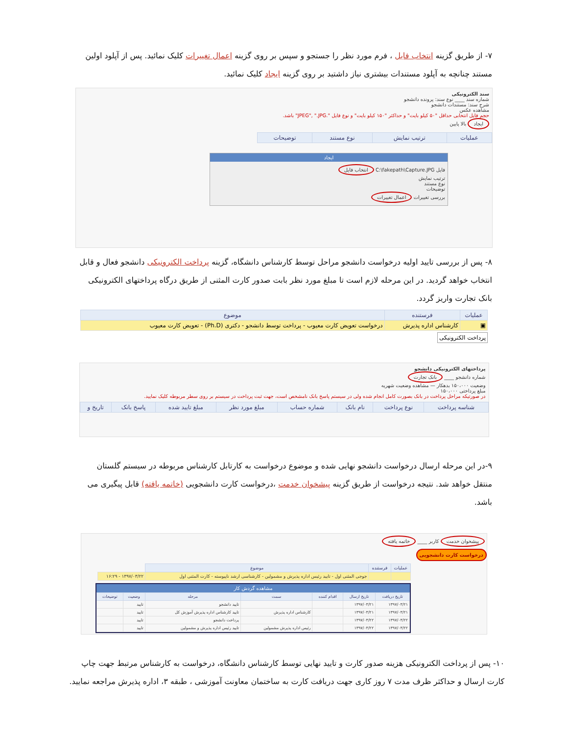۷- از طریق گزینه انتخاب فایل ، فرم مورد نظر را جستجو و سپس بر روی گزینه اعمال تغییرات کلیک نمائید. پس از آپلود اولین مستند چنانچه به آپلود مستندات بیشتری نیاز داشتید بر روی گزینه ایجاد کلیک نمائید.
سند الکترونیکی
شماره سند ____ نوع سند: پرونده دانشجو
شرح سند: مستندات دانشجو
مشاهده عکس
حجم فایل انتخابی حداقل "۵۰ کیلو بایت" و حداکثر "۱۵۰ کیلو بایت" و نوع فایل ".JPEG", ".JPG" باشد.
ایجاد بالا پایین
| عملیات | ترتیب نمایش | نوع مستند | توضیحات |
| --- | --- | --- | --- |
ایجاد
فایل C:\fakepath\Capture.JPG انتخاب فایل
ترتیب نمایش
نوع مستند
توضیحات
بررسی تغییرات اعمال تغییرات
۸- پس از بررسی تایید اولیه درخواست دانشجو مراحل توسط کارشناس دانشگاه، گزینه پرداخت الکترونیکی دانشجو فعال و قابل انتخاب خواهد گردید. در این مرحله لازم است تا مبلغ مورد نظر بابت صدور کارت المثنی از طریق درگاه پرداختهای الکترونیکی بانک تجارت واریز گردد.
| عملیات | فرستنده | موضوع |
| --- | --- | --- |
| ▣ | کارشناس اداره پذیرش | درخواست تعویض کارت معیوب - پرداخت توسط دانشجو - دکتری (Ph.D) - تعویض کارت معیوب |
پرداخت الکترونیکی
پرداختهای الکترونیکی دانشجو
شماره دانشجو ____ بانک تجارت
وضعیت ۱۵۰،۰۰۰ بدهکار — مشاهده وضعیت شهریه
مبلغ پرداختی ۱۵۰،۰۰۰
در صورتیکه مراحل پرداخت در بانک بصورت کامل انجام شده ولی در سیستم پاسخ بانک نامشخص است، جهت ثبت پرداخت در سیستم بر روی سطر مربوطه کلیک نمایید.
| شناسه پرداخت | نوع پرداخت | نام بانک | شماره حساب | مبلغ مورد نظر | مبلغ تایید شده | پاسخ بانک | تاریخ و |
| --- | --- | --- | --- | --- | --- | --- | --- |
۹-در این مرحله ارسال درخواست دانشجو نهایی شده و موضوع درخواست به کارتابل کارشناس مربوطه در سیستم گلستان منتقل خواهد شد. نتیجه درخواست از طریق گزینه پیشخوان خدمت ،درخواست کارت دانشجویی (خاتمه یافته) قابل پیگیری می باشد.
پیشخوان خدمت کاربر ____ خاتمه یافته
درخواست کارت دانشجویی
| عملیات | فرستنده | موضوع | |
| --- | --- | --- | --- |
| | | جوجی المثنی اول - تایید رئیس اداره پذیرش و مشمولین - کارشناسی ارشد ناپیوسته - کارت المثنی اول | ۱۳۹۷/۰۳/۲۲ - ۱۶:۲۹ |
مشاهده گردش کار
| تاریخ دریافت | تاریخ ارسال | اقدام کننده | سمت | مرحله | وضعیت | توضیحات |
| --- | --- | --- | --- | --- | --- | --- |
| ۱۳۹۷/۰۳/۲۱ | ۱۳۹۷/۰۳/۲۱ | | | تایید دانشجو | تایید | |
| ۱۳۹۷/۰۳/۲۱ | ۱۳۹۷/۰۳/۲۱ | | کارشناس اداره پذیرش | تایید کارشناس اداره پذیرش آموزش کل | تایید | |
| ۱۳۹۷/۰۳/۲۲ | ۱۳۹۷/۰۳/۲۲ | | | پرداخت دانشجو | تایید | |
| ۱۳۹۷/۰۳/۲۲ | ۱۳۹۷/۰۳/۲۲ | | رئیس اداره پذیرش مشمولین | تایید رئیس اداره پذیرش و مشمولین | تایید | |
۱۰- پس از پرداخت الکترونیکی هزینه صدور کارت و تایید نهایی توسط کارشناس دانشگاه، درخواست به کارشناس مرتبط جهت چاپ کارت ارسال و حداکثر ظرف مدت ۷ روز کاری جهت دریافت کارت به ساختمان معاونت آموزشی ، طبقه ۳، اداره پذیرش مراجعه نمایید.